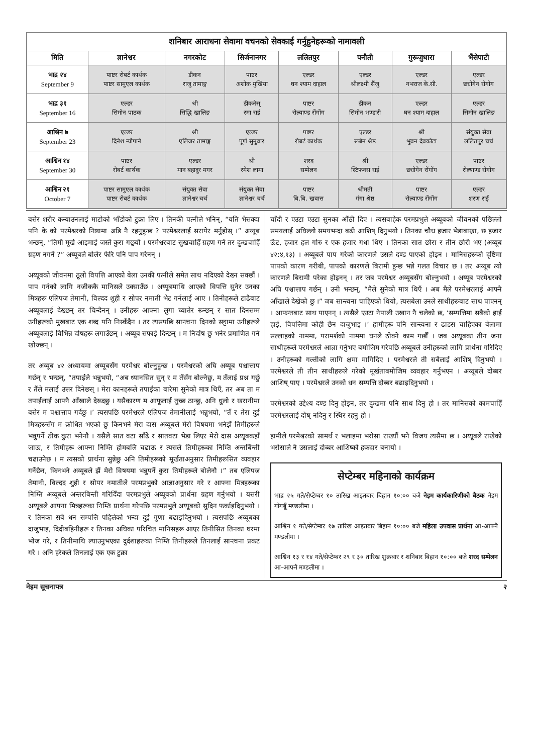| शनिबार आराधना सेवामा वचनको सेवकाई गर्नुहुनेहरूको नामावली | | | | | | | |
| --- | --- | --- | --- | --- | --- | --- | --- |
| मिति | ज्ञानेश्वर | नगरकोट | सिर्जनानगर | ललितपुर | पनौती | गुरूजुधारा | भैंसेपाटी |
| भाद्र २४ September 9 | पाष्टर रोबर्ट कार्थक पाष्टर सामुएल कार्थक | डीकन राजु तामाङ्ग | पाष्टर अशोक मुखिया | एल्डर घन श्याम दाहाल | एल्डर श्रीलक्ष्मी सैंजु | एल्डर नभराज के.सी. | एल्डर छ्योगेन रोंगोंग |
| भाद्र ३१ September 16 | एल्डर सिमोन पाठक | श्री सिद्धि खालिङ | डीकनेस् रमा राई | पाष्टर रोल्याण्ड रोंगोंग | डीकन सिमोन भण्डारी | एल्डर घन श्याम दाहाल | एल्डर सिमोन खालिङ |
| आश्विन ७ September 23 | एल्डर दिनेश न्यौपाने | श्री एलिजर तामाङ्ग | एल्डर पूर्ण सुनुवार | पाष्टर रोबर्ट कार्थक | एल्डर रूबेन श्रेष्ठ | श्री भुवन देवकोटा | संयुक्त सेवा ललितपुर चर्च |
| आश्विन १४ September 30 | पाष्टर रोबर्ट कार्थक | एल्डर मान बहादुर मगर | श्री रमेश लामा | शरद सम्मेलन | श्री स्टिफनस राई | एल्डर छ्योगेन रोंगोंग | पाष्टर रोल्याण्ड रोंगोंग |
| आश्विन २१ October 7 | पाष्टर सामुएल कार्थक पाष्टर रोबर्ट कार्थक | संयुक्त सेवा ज्ञानेश्वर चर्च | संयुक्त सेवा ज्ञानेश्वर चर्च | पाष्टर बि.बि. खवास | श्रीमती गंगा श्रेष्ठ | पाष्टर रोल्याण्ड रोंगोंग | एल्डर शरण राई |
बसेर शरीर कन्याउनलाई माटोको भाँडोको टुक्रा लिए । तिनकी पत्नीले भनिन्, “यति भैसक्दा पनि के को परमेश्वरको निष्ठामा अडि नै रहनुहुन्छ ? परमेश्वरलाई सरापेर मर्नुहोस् ।” अय्यूब भन्छन्, “तिमी मूर्ख आइमाई जस्तै कुरा गछ्र्यौ । परमेश्वरबाट सुखचाहिँ ग्रहण गर्ने तर दुःखचाहिँ ग्रहण नगर्ने ?” अय्यूबले बोलेर फेरि पनि पाप गरेनन् ।
अय्यूबको जीवनमा ठूलो विपत्ति आएको बेला उनकी पत्नीले समेत साथ नदिएको देख्न सक्छौं । पाप गर्नको लागि नजीककै मानिसले उक्साउँछ । अय्यूबमाथि आएको विपत्ति सुनेर उनका मित्रहरू एलिपज तेमानी, विल्दद शुही र सोपर नमाती भेट गर्नलाई आए । तिनीहरूले टाढैबाट अय्यूबलाई देख्छन् तर चिन्दैनन् । उनीहरू आफ्ना लुगा च्यातेर रून्छन् र सात दिनसम्म उनीहरूको मुखबाट एक शब्द पनि निस्कँदैन । तर त्यसपछि सान्त्वना दिनको सट्टामा उनीहरूले अय्यूबलाई विभिन्न दोषहरू लगाउँछन् । अय्यूब सफाई दिन्छन् । म निर्दोष छु भनेर प्रमाणित गर्न खोज्छन् ।
तर अय्यूब ४२ अध्यायमा अय्यूबसँग परमेश्वर बोल्नुहुन्छ । परमेश्वरको अघि अय्यूब पश्चात्ताप गर्छन् र भन्छन्, “तपाईंले भन्नुभयो, “अब ध्यानसित सुन् र म तँसँग बोल्नेछु, म तँलाई प्रश्न गर्छु र तैंले मलाई उत्तर दिनेछस् । मेरा कानहरूले तपाईंका बारेमा सुनेको मात्र थिएँ, तर अब ता म तपाईंलाई आफ्नै आँखाले देख्दछु । यसैकारण म आफूलाई तुच्छ ठान्छु, अनि धुलो र खरानीमा बसेर म पश्चात्ताप गर्दछु ।’ त्यसपछि परमेश्वरले एलिपज तेमानीलाई भन्नुभयो, “तँ र तेरा दुई मित्रहरूसँग म क्रोधित भएको छु किनभने मेरा दास अय्यूबले मेरो विषयमा भनेझैं तिमीहरूले भन्नुपर्ने ठीक कुरा भनेनौ । यसैले सात वटा साँढे र सातवटा भेडा लिएर मेरो दास अय्यूबकहाँ जाऊ, र तिमीहरू आफ्ना निम्ति होमबलि चढाऊ र त्यसले तिमीहरूका निम्ति अन्तर्बिन्ती चढाउनेछ । म त्यसको प्रार्थना सुन्नेछु अनि तिमीहरूको मूर्खताअनुसार तिमीहरूसित व्यवहार गर्नेछैन, किनभने अय्यूबले झैं मेरो विषयमा भन्नुपर्ने कुरा तिमीहरूले बोलेनौ ।” तब एलिपज तेमानी, विल्दद शुही र सोपर नमातीले परमप्रभुको आज्ञाअनुसार गरे र आफ्ना मित्रहरूका निम्ति अय्यूबले अन्तरबिन्ती गरिदिँदा परमप्रभुले अय्यूबको प्रार्थना ग्रहण गर्नुभयो । यसरी अय्यूबले आफ्ना मित्रहरूका निम्ति प्रार्थना गरेपछि परमप्रभुले अय्यूबको सुदिन फर्काइदिनुभयो । र तिनका सबै धन सम्पत्ति पहिलेको भन्दा दुई गुणा बढाइदिनुभयो । त्यसपछि अय्यूबका दाजुभाइ, दिदीबहिनीहरू र तिनका अघिका परिचित मानिसहरू आएर तिनीसित तिनका घरमा भोज गरे, र तिनीमाथि ल्याउनुभएका दुर्दशाहरूका निम्ति तिनीहरूले तिनलाई सान्त्वना प्रकट गरे । अनि हरेकले तिनलाई एक एक टुक्रा
चाँदी र एउटा एउटा सुनका औंठी दिए । त्यसबाहेक परमप्रभुले अय्यूबको जीवनको पछिल्लो समयलाई अघिल्लो समयभन्दा बढी आशिष् दिनुभयो । तिनका चौध हजार भेडाबाख्रा, छ हजार ऊँट, हजार हल गोरु र एक हजार गधा थिए । तिनका सात छोरा र तीन छोरी भए (अय्यूब ४२:४,१३) । अय्यूबले पाप गरेको कारणले उसले दण्ड पाएको होइन । मानिसहरूको दृष्टिमा पापको कारण गरीबी, पापको कारणले बिरामी हुन्छ भन्ने गलत विचार छ । तर अय्यूब त्यो कारणले बिरामी परेका होइनन् । तर जब परमेश्वर अय्यूबसँग बोल्नुभयो । अय्यूब परमेश्वरको अघि पश्चात्ताप गर्छन् । उनी भन्छन्, “मैले सुनेको मात्र थिएँ । अब मैले परमेश्वरलाई आफ्नै आँखाले देखेको छु ।” जब सान्त्वना चाहिएको थियो, त्यसबेला उनले साथीहरूबाट साथ पाएनन् । आफन्तबाट साथ पाएनन् । त्यसैले एउटा नेपाली उखान नै चलेको छ, ‘सम्पत्तिमा सबैको हाई हाई, विपत्तिमा कोही छैन दाजुभाइ ।’ हामीहरू पनि सान्त्वना र ढाडस चाहिएका बेलामा सल्लाहको नाममा, परामर्शको नाममा घनले ठोक्ने काम गर्छौं । जब अय्यूबका तीन जना साथीहरूले परमेश्वरले आज्ञा गर्नुभए बमोजिम गरेपछि अय्यूबले उनीहरूको लागि प्रार्थना गरिदिए । उनीहरूको गल्तीको लागि क्षमा मागिदिए । परमेश्वरले ती सबैलाई आशिष् दिनुभयो । परमेश्वरले ती तीन साथीहरूले गरेको मूर्खताबमोजिम व्यवहार गर्नुभएन । अय्यूबले दोब्बर आशिष् पाए । परमेश्वरले उनको धन सम्पत्ति दोब्बर बढाइदिनुभयो ।
परमेश्वरको उद्देश्य दण्ड दिनु होइन, तर दुःखमा पनि साथ दिनु हो । तर मानिसको कामचाहिँ परमेश्वरलाई दोष् नदिनु र स्थिर रहनु हो ।
हामीले परमेश्वरको सामर्थ र भलाइमा भरोसा राख्यौं भने विजय त्यसैमा छ । अय्यूबले राखेको भरोसाले नै उसलाई दोब्बर आशिष्को हकदार बनायो ।
सेप्टेम्बर महिनाको कार्यक्रम
भाद्र २५ गते/सेप्टेम्बर १० तारिख आइतबार बिहान १०:०० बजे नेइम कार्यकारिणीको बैठक नेइम गोंगबूँ मण्डलीमा ।
आश्विन १ गते/सेप्टेम्बर १७ तारिख आइतबार बिहान १०:०० बजे महिला उपवास प्रार्थना आ-आफ्नै मण्डलीमा ।
आश्विन १३ र १४ गते/सेप्टेम्बर २९ र ३० तारिख शुक्रबार र शनिबार बिहान १०:०० बजे शरद सम्मेलन आ-आफ्नै मण्डलीमा ।
नेइम सूचनापत्र २